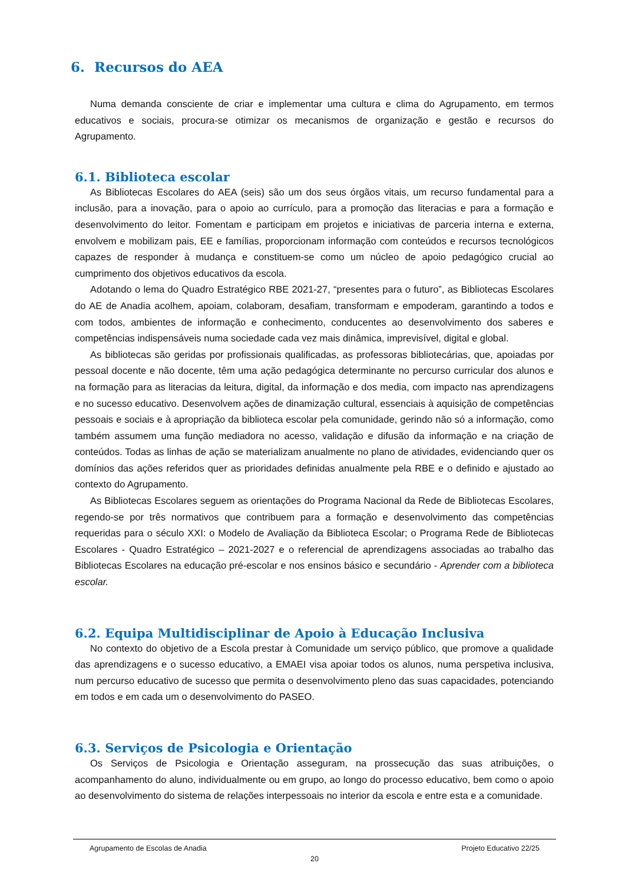6. Recursos do AEA
Numa demanda consciente de criar e implementar uma cultura e clima do Agrupamento, em termos educativos e sociais, procura-se otimizar os mecanismos de organização e gestão e recursos do Agrupamento.
6.1. Biblioteca escolar
As Bibliotecas Escolares do AEA (seis) são um dos seus órgãos vitais, um recurso fundamental para a inclusão, para a inovação, para o apoio ao currículo, para a promoção das literacias e para a formação e desenvolvimento do leitor. Fomentam e participam em projetos e iniciativas de parceria interna e externa, envolvem e mobilizam pais, EE e famílias, proporcionam informação com conteúdos e recursos tecnológicos capazes de responder à mudança e constituem-se como um núcleo de apoio pedagógico crucial ao cumprimento dos objetivos educativos da escola.
Adotando o lema do Quadro Estratégico RBE 2021-27, “presentes para o futuro”, as Bibliotecas Escolares do AE de Anadia acolhem, apoiam, colaboram, desafiam, transformam e empoderam, garantindo a todos e com todos, ambientes de informação e conhecimento, conducentes ao desenvolvimento dos saberes e competências indispensáveis numa sociedade cada vez mais dinâmica, imprevisível, digital e global.
As bibliotecas são geridas por profissionais qualificadas, as professoras bibliotecárias, que, apoiadas por pessoal docente e não docente, têm uma ação pedagógica determinante no percurso curricular dos alunos e na formação para as literacias da leitura, digital, da informação e dos media, com impacto nas aprendizagens e no sucesso educativo. Desenvolvem ações de dinamização cultural, essenciais à aquisição de competências pessoais e sociais e à apropriação da biblioteca escolar pela comunidade, gerindo não só a informação, como também assumem uma função mediadora no acesso, validação e difusão da informação e na criação de conteúdos. Todas as linhas de ação se materializam anualmente no plano de atividades, evidenciando quer os domínios das ações referidos quer as prioridades definidas anualmente pela RBE e o definido e ajustado ao contexto do Agrupamento.
As Bibliotecas Escolares seguem as orientações do Programa Nacional da Rede de Bibliotecas Escolares, regendo-se por três normativos que contribuem para a formação e desenvolvimento das competências requeridas para o século XXI: o Modelo de Avaliação da Biblioteca Escolar; o Programa Rede de Bibliotecas Escolares - Quadro Estratégico – 2021-2027 e o referencial de aprendizagens associadas ao trabalho das Bibliotecas Escolares na educação pré-escolar e nos ensinos básico e secundário - Aprender com a biblioteca escolar.
6.2. Equipa Multidisciplinar de Apoio à Educação Inclusiva
No contexto do objetivo de a Escola prestar à Comunidade um serviço público, que promove a qualidade das aprendizagens e o sucesso educativo, a EMAEI visa apoiar todos os alunos, numa perspetiva inclusiva, num percurso educativo de sucesso que permita o desenvolvimento pleno das suas capacidades, potenciando em todos e em cada um o desenvolvimento do PASEO.
6.3. Serviços de Psicologia e Orientação
Os Serviços de Psicologia e Orientação asseguram, na prossecução das suas atribuições, o acompanhamento do aluno, individualmente ou em grupo, ao longo do processo educativo, bem como o apoio ao desenvolvimento do sistema de relações interpessoais no interior da escola e entre esta e a comunidade.
Agrupamento de Escolas de Anadia Projeto Educativo 22/25
20